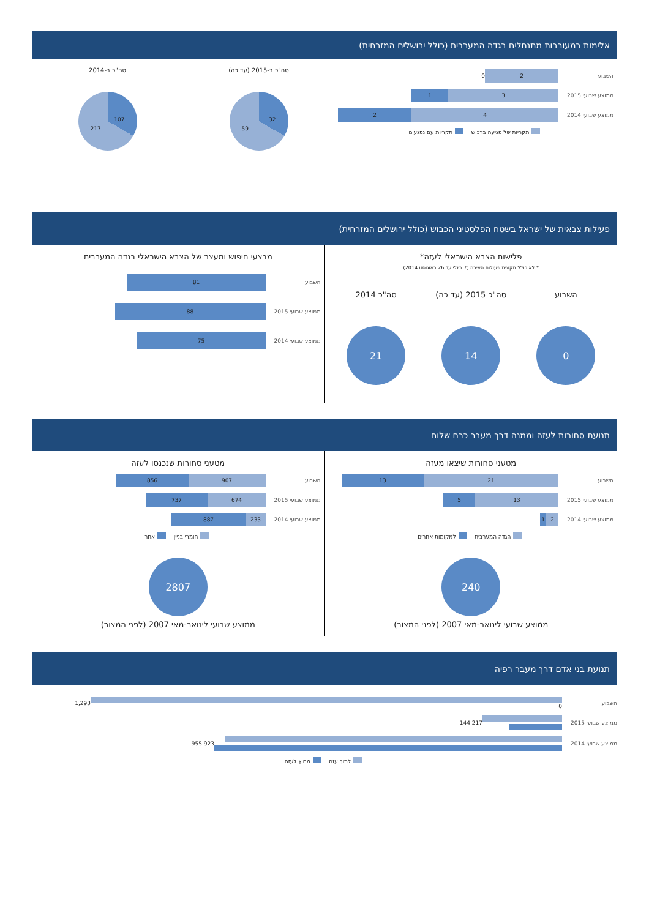אלימות במעורבות מתנחלים בגדה המערבית (כולל ירושלים המזרחית)
השבוע
2
0
ממוצע שבועי 2015
3 1
ממוצע שבועי 2014
4 2
תקריות של פגיעה ברכוש תקריות עם נפגעים
סה"כ ב-2015 (עד כה)
32
59
סה"כ ב-2014
107
217
פעילות צבאית של ישראל בשטח הפלסטיני הכבוש (כולל ירושלים המזרחית)
פלישות הצבא הישראלי לעזה*
* לא כולל תקופת פעולות האיבה (7 ביולי עד 26 באוגוסט 2014)
השבוע
0
סה"כ 2015 (עד כה)
14
סה"כ 2014
21
מבצעי חיפוש ומעצר של הצבא הישראלי בגדה המערבית
השבוע
81
ממוצע שבועי 2015
88
ממוצע שבועי 2014
75
תנועת סחורות לעזה וממנה דרך מעבר כרם שלום
מטעני סחורות שיצאו מעזה
השבוע
21 13
ממוצע שבועי 2015
13 5
ממוצע שבועי 2014
2 1
הגדה המערבית למקומות אחרים
240
ממוצע שבועי לינואר-מאי 2007 (לפני המצור)
מטעני סחורות שנכנסו לעזה
השבוע
907 856
ממוצע שבועי 2015
674 737
ממוצע שבועי 2014
233 887
חומרי בניין אחר
2807
ממוצע שבועי לינואר-מאי 2007 (לפני המצור)
תנועת בני אדם דרך מעבר רפיה
השבוע 0 1,293
ממוצע שבועי 2015 217 144
ממוצע שבועי 2014 923 955
לתוך עזה מחוץ לעזה